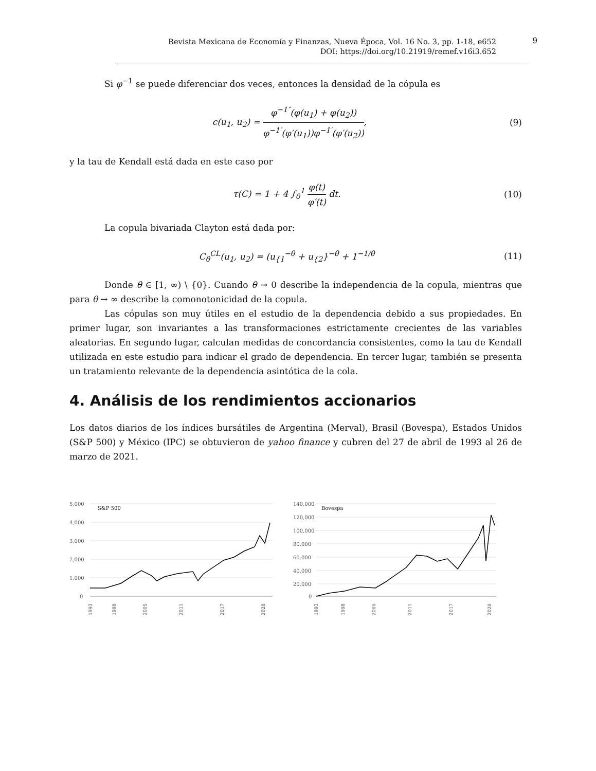Revista Mexicana de Economía y Finanzas, Nueva Época, Vol. 16 No. 3, pp. 1-18, e652
DOI: https://doi.org/10.21919/remef.v16i3.652
9
Si φ<sup>−1</sup> se puede diferenciar dos veces, entonces la densidad de la cópula es
c(u<sub>1</sub>, u<sub>2</sub>) = φ<sup>−1″</sup>(φ(u<sub>1</sub>) + φ(u<sub>2</sub>)) φ<sup>−1′</sup>(φ′(u<sub>1</sub>))φ<sup>−1′</sup>(φ′(u<sub>2</sub>)),
(9)
y la tau de Kendall está dada en este caso por
τ(C) = 1 + 4 ∫<sub>0</sub><sup>1</sup> φ(t) φ′(t) dt.
(10)
La copula bivariada Clayton está dada por:
C<sub>θ</sub><sup>CL</sup>(u<sub>1</sub>, u<sub>2</sub>) = (u<sub>{1</sub><sup>−θ</sup> + u<sub>{2</sub>}<sup>−θ</sup> + 1<sup>−1/θ</sup>
(11)
Donde θ ∈ [1, ∞) \ {0}. Cuando θ → 0 describe la independencia de la copula, mientras que para θ → ∞ describe la comonotonicidad de la copula.
Las cópulas son muy útiles en el estudio de la dependencia debido a sus propiedades. En primer lugar, son invariantes a las transformaciones estrictamente crecientes de las variables aleatorias. En segundo lugar, calculan medidas de concordancia consistentes, como la tau de Kendall utilizada en este estudio para indicar el grado de dependencia. En tercer lugar, también se presenta un tratamiento relevante de la dependencia asintótica de la cola.
4. Análisis de los rendimientos accionarios
Los datos diarios de los índices bursátiles de Argentina (Merval), Brasil (Bovespa), Estados Unidos (S&P 500) y México (IPC) se obtuvieron de yahoo finance y cubren del 27 de abril de 1993 al 26 de marzo de 2021.
5,000
4,000
3,000
2,000
1,000
0
S&P 500
1993
1998
2005
2011
2017
2020
140,000
120,000
100,000
80,000
60,000
40,000
20,000
0
Bovespa
1993
1998
2005
2011
2017
2020